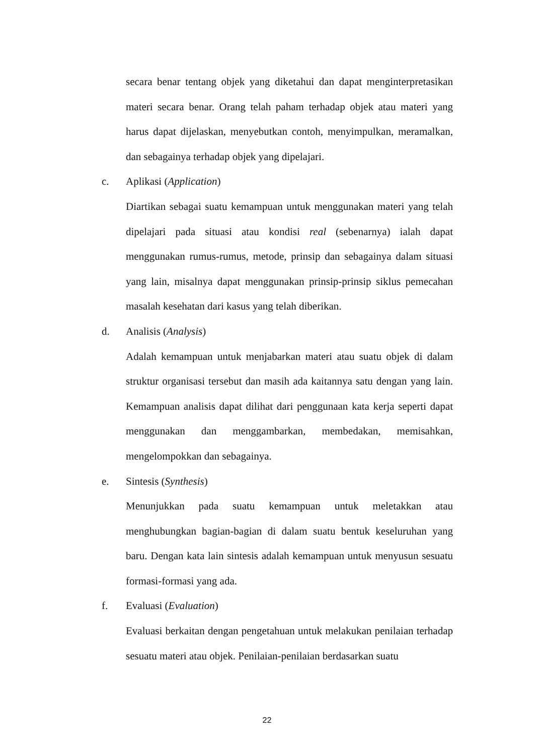secara benar tentang objek yang diketahui dan dapat menginterpretasikan materi secara benar. Orang telah paham terhadap objek atau materi yang harus dapat dijelaskan, menyebutkan contoh, menyimpulkan, meramalkan, dan sebagainya terhadap objek yang dipelajari.
c. Aplikasi (Application)
Diartikan sebagai suatu kemampuan untuk menggunakan materi yang telah dipelajari pada situasi atau kondisi real (sebenarnya) ialah dapat menggunakan rumus-rumus, metode, prinsip dan sebagainya dalam situasi yang lain, misalnya dapat menggunakan prinsip-prinsip siklus pemecahan masalah kesehatan dari kasus yang telah diberikan.
d. Analisis (Analysis)
Adalah kemampuan untuk menjabarkan materi atau suatu objek di dalam struktur organisasi tersebut dan masih ada kaitannya satu dengan yang lain. Kemampuan analisis dapat dilihat dari penggunaan kata kerja seperti dapat menggunakan dan menggambarkan, membedakan, memisahkan, mengelompokkan dan sebagainya.
e. Sintesis (Synthesis)
Menunjukkan pada suatu kemampuan untuk meletakkan atau menghubungkan bagian-bagian di dalam suatu bentuk keseluruhan yang baru. Dengan kata lain sintesis adalah kemampuan untuk menyusun sesuatu formasi-formasi yang ada.
f. Evaluasi (Evaluation)
Evaluasi berkaitan dengan pengetahuan untuk melakukan penilaian terhadap sesuatu materi atau objek. Penilaian-penilaian berdasarkan suatu
22